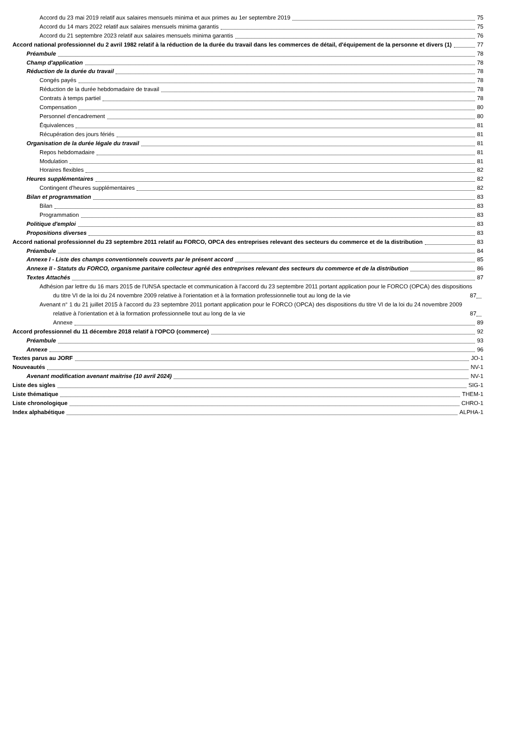Accord du 23 mai 2019 relatif aux salaires mensuels minima et aux primes au 1er septembre 2019 75
Accord du 14 mars 2022 relatif aux salaires mensuels minima garantis 75
Accord du 21 septembre 2023 relatif aux salaires mensuels minima garantis 76
Accord national professionnel du 2 avril 1982 relatif à la réduction de la durée du travail dans les commerces de détail, d'équipement de la personne et divers (1) 77
Préambule 78
Champ d'application 78
Réduction de la durée du travail 78
Congés payés 78
Réduction de la durée hebdomadaire de travail 78
Contrats à temps partiel 78
Compensation 80
Personnel d'encadrement 80
Équivalences 81
Récupération des jours fériés 81
Organisation de la durée légale du travail 81
Repos hebdomadaire 81
Modulation 81
Horaires flexibles 82
Heures supplémentaires 82
Contingent d'heures supplémentaires 82
Bilan et programmation 83
Bilan 83
Programmation 83
Politique d'emploi 83
Propositions diverses 83
Accord national professionnel du 23 septembre 2011 relatif au FORCO, OPCA des entreprises relevant des secteurs du commerce et de la distribution 83
Préambule 84
Annexe I - Liste des champs conventionnels couverts par le présent accord 85
Annexe II - Statuts du FORCO, organisme paritaire collecteur agréé des entreprises relevant des secteurs du commerce et de la distribution 86
Textes Attachés 87
Adhésion par lettre du 16 mars 2015 de l'UNSA spectacle et communication à l'accord du 23 septembre 2011 portant application pour le FORCO (OPCA) des dispositions du titre VI de la loi du 24 novembre 2009 relative à l'orientation et à la formation professionnelle tout au long de la vie 87
Avenant n° 1 du 21 juillet 2015 à l'accord du 23 septembre 2011 portant application pour le FORCO (OPCA) des dispositions du titre VI de la loi du 24 novembre 2009 relative à l'orientation et à la formation professionnelle tout au long de la vie 87
Annexe 89
Accord professionnel du 11 décembre 2018 relatif à l'OPCO (commerce) 92
Préambule 93
Annexe 96
Textes parus au JORF JO-1
Nouveautés NV-1
Avenant modification avenant maitrise (10 avril 2024) NV-1
Liste des sigles SIG-1
Liste thématique THEM-1
Liste chronologique CHRO-1
Index alphabétique ALPHA-1